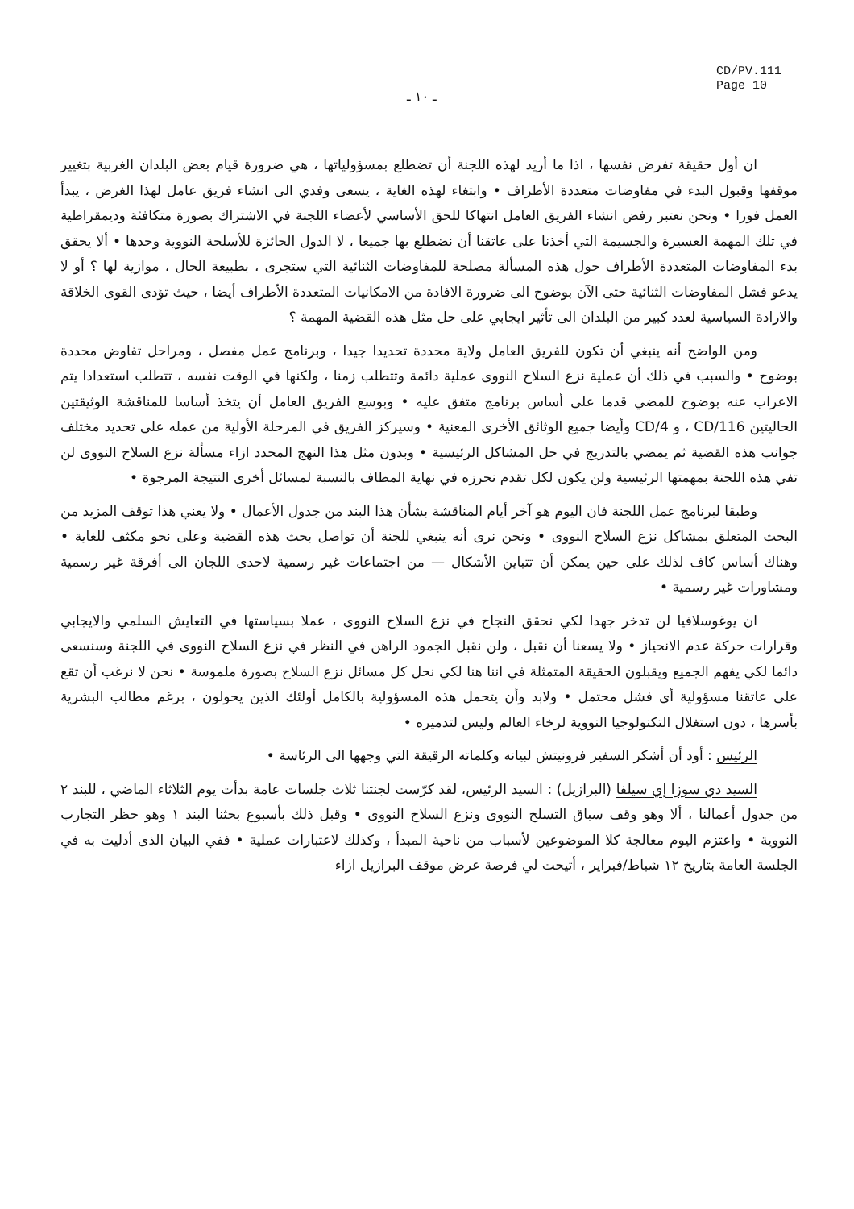ـ ١٠ ـ
CD/PV.111
Page 10
ان أول حقيقة تفرض نفسها ، اذا ما أريد لهذه اللجنة أن تضطلع بمسؤولياتها ، هي ضرورة قيام بعض البلدان الغربية بتغيير موقفها وقبول البدء في مفاوضات متعددة الأطراف • وابتغاء لهذه الغاية ، يسعى وفدي الى انشاء فريق عامل لهذا الغرض ، يبدأ العمل فورا • ونحن نعتبر رفض انشاء الفريق العامل انتهاكا للحق الأساسي لأعضاء اللجنة في الاشتراك بصورة متكافئة وديمقراطية في تلك المهمة العسيرة والجسيمة التي أخذنا على عاتقنا أن نضطلع بها جميعا ، لا الدول الحائزة للأسلحة النووية وحدها • ألا يحقق بدء المفاوضات المتعددة الأطراف حول هذه المسألة مصلحة للمفاوضات الثنائية التي ستجرى ، بطبيعة الحال ، موازية لها ؟ أو لا يدعو فشل المفاوضات الثنائية حتى الآن بوضوح الى ضرورة الافادة من الامكانيات المتعددة الأطراف أيضا ، حيث تؤدى القوى الخلاقة والارادة السياسية لعدد كبير من البلدان الى تأثير ايجابي على حل مثل هذه القضية المهمة ؟
ومن الواضح أنه ينبغي أن تكون للفريق العامل ولاية محددة تحديدا جيدا ، وبرنامج عمل مفصل ، ومراحل تفاوض محددة بوضوح • والسبب في ذلك أن عملية نزع السلاح النووى عملية دائمة وتتطلب زمنا ، ولكنها في الوقت نفسه ، تتطلب استعدادا يتم الاعراب عنه بوضوح للمضي قدما على أساس برنامج متفق عليه • وبوسع الفريق العامل أن يتخذ أساسا للمناقشة الوثيقتين الحاليتين CD/116 ، و CD/4 وأيضا جميع الوثائق الأخرى المعنية • وسيركز الفريق في المرحلة الأولية من عمله على تحديد مختلف جوانب هذه القضية ثم يمضي بالتدريج في حل المشاكل الرئيسية • وبدون مثل هذا النهج المحدد ازاء مسألة نزع السلاح النووى لن تفي هذه اللجنة بمهمتها الرئيسية ولن يكون لكل تقدم نحرزه في نهاية المطاف بالنسبة لمسائل أخرى النتيجة المرجوة •
وطبقا لبرنامج عمل اللجنة فان اليوم هو آخر أيام المناقشة بشأن هذا البند من جدول الأعمال • ولا يعني هذا توقف المزيد من البحث المتعلق بمشاكل نزع السلاح النووى • ونحن نرى أنه ينبغي للجنة أن تواصل بحث هذه القضية وعلى نحو مكثف للغاية • وهناك أساس كاف لذلك على حين يمكن أن تتباين الأشكال — من اجتماعات غير رسمية لاحدى اللجان الى أفرقة غير رسمية ومشاورات غير رسمية •
ان يوغوسلافيا لن تدخر جهدا لكي نحقق النجاح في نزع السلاح النووى ، عملا بسياستها في التعايش السلمي والايجابي وقرارات حركة عدم الانحياز • ولا يسعنا أن نقبل ، ولن نقبل الجمود الراهن في النظر في نزع السلاح النووى في اللجنة وسنسعى دائما لكي يفهم الجميع ويقبلون الحقيقة المتمثلة في اننا هنا لكي نحل كل مسائل نزع السلاح بصورة ملموسة • نحن لا نرغب أن تقع على عاتقنا مسؤولية أى فشل محتمل • ولابد وأن يتحمل هذه المسؤولية بالكامل أولئك الذين يحولون ، برغم مطالب البشرية بأسرها ، دون استغلال التكنولوجيا النووية لرخاء العالم وليس لتدميره •
الرئيس : أود أن أشكر السفير فرونيتش لبيانه وكلماته الرقيقة التي وجهها الى الرئاسة •
السيد دي سوزا إي سيلفا (البرازيل) : السيد الرئيس، لقد كرّست لجنتنا ثلاث جلسات عامة بدأت يوم الثلاثاء الماضي ، للبند ٢ من جدول أعمالنا ، ألا وهو وقف سباق التسلح النووى ونزع السلاح النووى • وقبل ذلك بأسبوع بحثنا البند ١ وهو حظر التجارب النووية • واعتزم اليوم معالجة كلا الموضوعين لأسباب من ناحية المبدأ ، وكذلك لاعتبارات عملية • ففي البيان الذى أدليت به في الجلسة العامة بتاريخ ١٢ شباط/فبراير ، أتيحت لي فرصة عرض موقف البرازيل ازاء